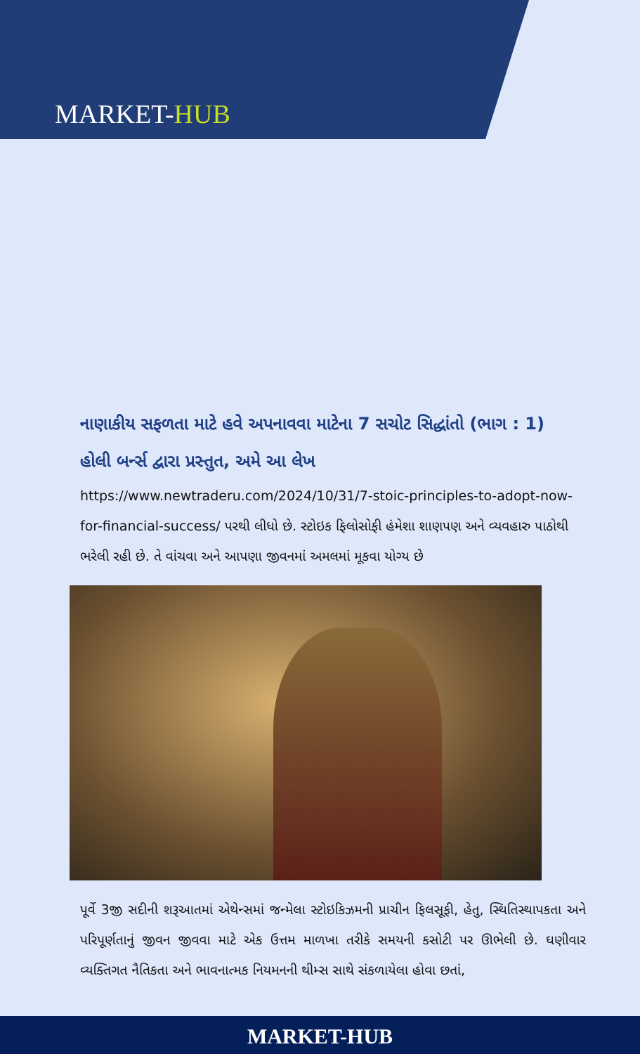MARKET-HUB
નાણાકીય સફળતા માટે હવે અપનાવવા માટેના 7 સચોટ સિદ્ધાંતો (ભાગ : 1)
હોલી બર્ન્સ દ્વારા પ્રસ્તુત, અમે આ લેખ
https://www.newtraderu.com/2024/10/31/7-stoic-principles-to-adopt-now-for-financial-success/ પરથી લીધો છે. સ્ટોઇક ફિલોસોફી હંમેશા શાણપણ અને વ્યવહારુ પાઠોથી ભરેલી રહી છે. તે વાંચવા અને આપણા જીવનમાં અમલમાં મૂકવા યોગ્ય છે
પૂર્વે 3જી સદીની શરૂઆતમાં એથેન્સમાં જન્મેલા સ્ટોઇકિઝમની પ્રાચીન ફિલસૂફી, હેતુ, સ્થિતિસ્થાપકતા અને પરિપૂર્ણતાનું જીવન જીવવા માટે એક ઉત્તમ માળખા તરીકે સમયની કસોટી પર ઊભેલી છે. ઘણીવાર વ્યક્તિગત નૈતિકતા અને ભાવનાત્મક નિયમનની થીમ્સ સાથે સંકળાયેલા હોવા છતાં,
MARKET-HUB